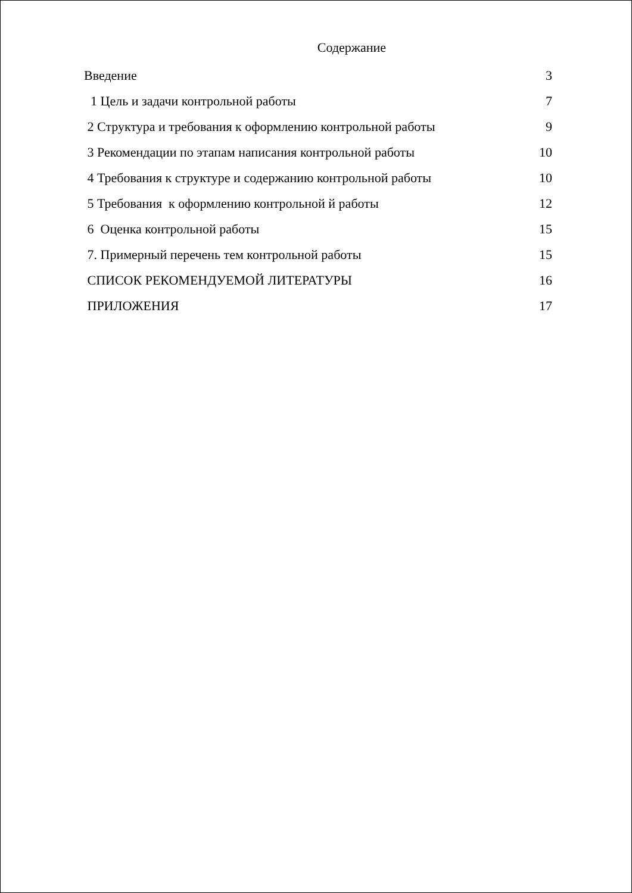Содержание
| Введение | 3 |
| 1 Цель и задачи контрольной работы | 7 |
| 2 Структура и требования к оформлению контрольной работы | 9 |
| 3 Рекомендации по этапам написания контрольной работы | 10 |
| 4 Требования к структуре и содержанию контрольной работы | 10 |
| 5 Требования к оформлению контрольной й работы | 12 |
| 6 Оценка контрольной работы | 15 |
| 7. Примерный перечень тем контрольной работы | 15 |
| СПИСОК РЕКОМЕНДУЕМОЙ ЛИТЕРАТУРЫ | 16 |
| ПРИЛОЖЕНИЯ | 17 |